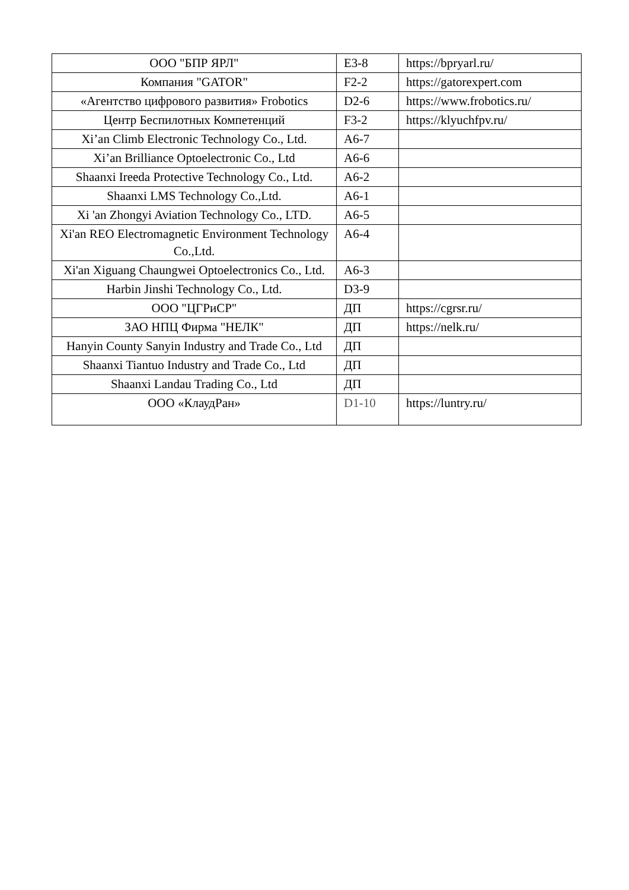| ООО "БПР ЯРЛ" | E3-8 | https://bpryarl.ru/ |
| Компания "GATOR" | F2-2 | https://gatorexpert.com |
| «Агентство цифрового развития» Frobotics | D2-6 | https://www.frobotics.ru/ |
| Центр Беспилотных Компетенций | F3-2 | https://klyuchfpv.ru/ |
| Xi’an Climb Electronic Technology Co., Ltd. | A6-7 | |
| Xi’an Brilliance Optoelectronic Co., Ltd | A6-6 | |
| Shaanxi Ireeda Protective Technology Co., Ltd. | A6-2 | |
| Shaanxi LMS Technology Co.,Ltd. | A6-1 | |
| Xi 'an Zhongyi Aviation Technology Co., LTD. | A6-5 | |
| Xi'an REO Electromagnetic Environment Technology Co.,Ltd. | A6-4 | |
| Xi'an Xiguang Chaungwei Optoelectronics Co., Ltd. | A6-3 | |
| Harbin Jinshi Technology Co., Ltd. | D3-9 | |
| ООО "ЦГРиСР" | ДП | https://cgrsr.ru/ |
| ЗАО НПЦ Фирма "НЕЛК" | ДП | https://nelk.ru/ |
| Hanyin County Sanyin Industry and Trade Co., Ltd | ДП | |
| Shaanxi Tiantuo Industry and Trade Co., Ltd | ДП | |
| Shaanxi Landau Trading Co., Ltd | ДП | |
| ООО «КлаудРан» | D1-10 | https://luntry.ru/ |